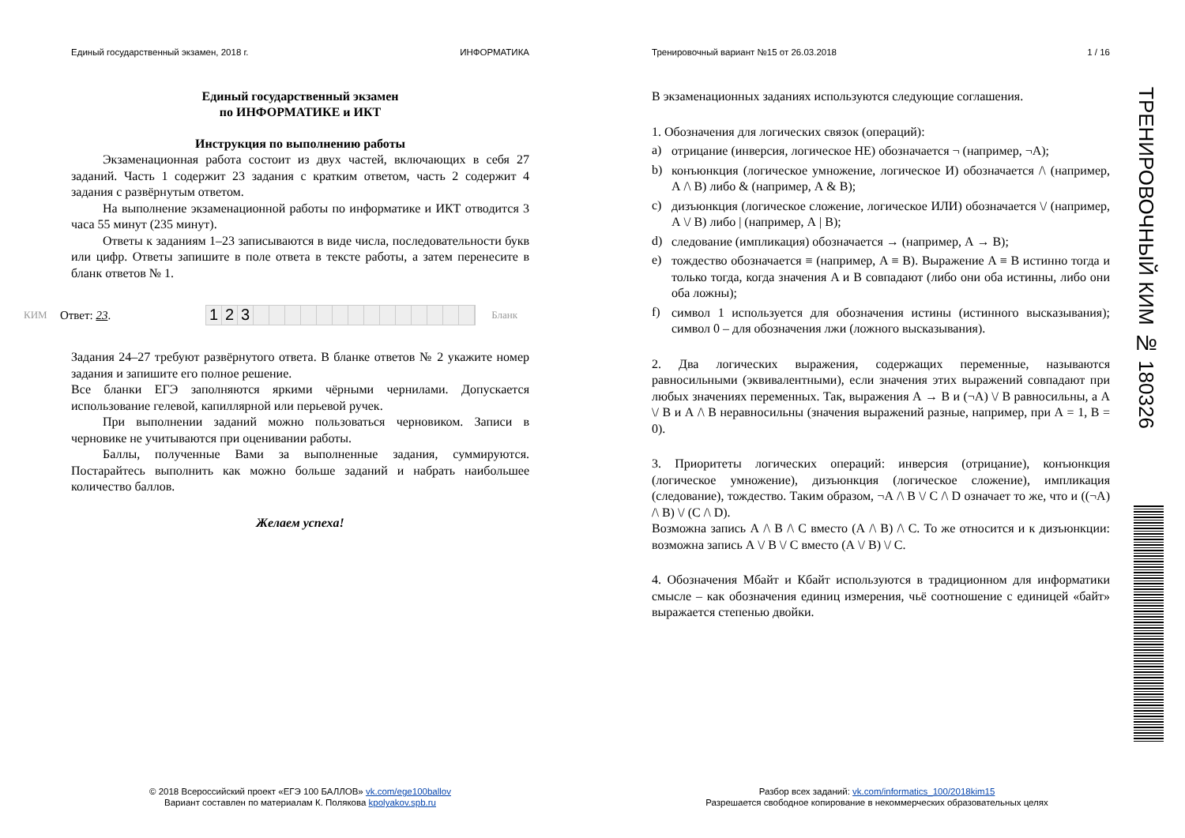Единый государственный экзамен, 2018 г. ИНФОРМАТИКА
Единый государственный экзамен
по ИНФОРМАТИКЕ и ИКТ
Инструкция по выполнению работы
Экзаменационная работа состоит из двух частей, включающих в себя 27 заданий. Часть 1 содержит 23 задания с кратким ответом, часть 2 содержит 4 задания с развёрнутым ответом.
На выполнение экзаменационной работы по информатике и ИКТ отводится 3 часа 55 минут (235 минут).
Ответы к заданиям 1–23 записываются в виде числа, последовательности букв или цифр. Ответы запишите в поле ответа в тексте работы, а затем перенесите в бланк ответов № 1.
КИМ Ответ: 23.
123
Бланк
Задания 24–27 требуют развёрнутого ответа. В бланке ответов № 2 укажите номер задания и запишите его полное решение.
Все бланки ЕГЭ заполняются яркими чёрными чернилами. Допускается использование гелевой, капиллярной или перьевой ручек.
При выполнении заданий можно пользоваться черновиком. Записи в черновике не учитываются при оценивании работы.
Баллы, полученные Вами за выполненные задания, суммируются. Постарайтесь выполнить как можно больше заданий и набрать наибольшее количество баллов.
Желаем успеха!
Тренировочный вариант №15 от 26.03.2018 1 / 16
В экзаменационных заданиях используются следующие соглашения.
1. Обозначения для логических связок (операций):
a)
отрицание (инверсия, логическое НЕ) обозначается ¬ (например, ¬А);
b)
конъюнкция (логическое умножение, логическое И) обозначается /\ (например, А /\ В) либо & (например, А & В);
c)
дизъюнкция (логическое сложение, логическое ИЛИ) обозначается \/ (например, А \/ В) либо | (например, А | В);
d)
следование (импликация) обозначается → (например, А → В);
e)
тождество обозначается ≡ (например, A ≡ B). Выражение A ≡ B истинно тогда и только тогда, когда значения A и B совпадают (либо они оба истинны, либо они оба ложны);
f)
символ 1 используется для обозначения истины (истинного высказывания); символ 0 – для обозначения лжи (ложного высказывания).
2. Два логических выражения, содержащих переменные, называются равносильными (эквивалентными), если значения этих выражений совпадают при любых значениях переменных. Так, выражения А → В и (¬А) \/ В равносильны, а А \/ В и А /\ В неравносильны (значения выражений разные, например, при А = 1, В = 0).
3. Приоритеты логических операций: инверсия (отрицание), конъюнкция (логическое умножение), дизъюнкция (логическое сложение), импликация (следование), тождество. Таким образом, ¬А /\ В \/ С /\ D означает то же, что и ((¬А) /\ В) \/ (С /\ D).
Возможна запись А /\ В /\ С вместо (А /\ В) /\ С. То же относится и к дизъюнкции: возможна запись А \/ В \/ С вместо (А \/ В) \/ С.
4. Обозначения Мбайт и Кбайт используются в традиционном для информатики смысле – как обозначения единиц измерения, чьё соотношение с единицей «байт» выражается степенью двойки.
© 2018 Всероссийский проект «ЕГЭ 100 БАЛЛОВ» vk.com/ege100ballov
Вариант составлен по материалам К. Полякова kpolyakov.spb.ru
Разбор всех заданий: vk.com/informatics_100/2018kim15
Разрешается свободное копирование в некоммерческих образовательных целях
ТРЕНИРОВОЧНЫЙ КИМ № 180326